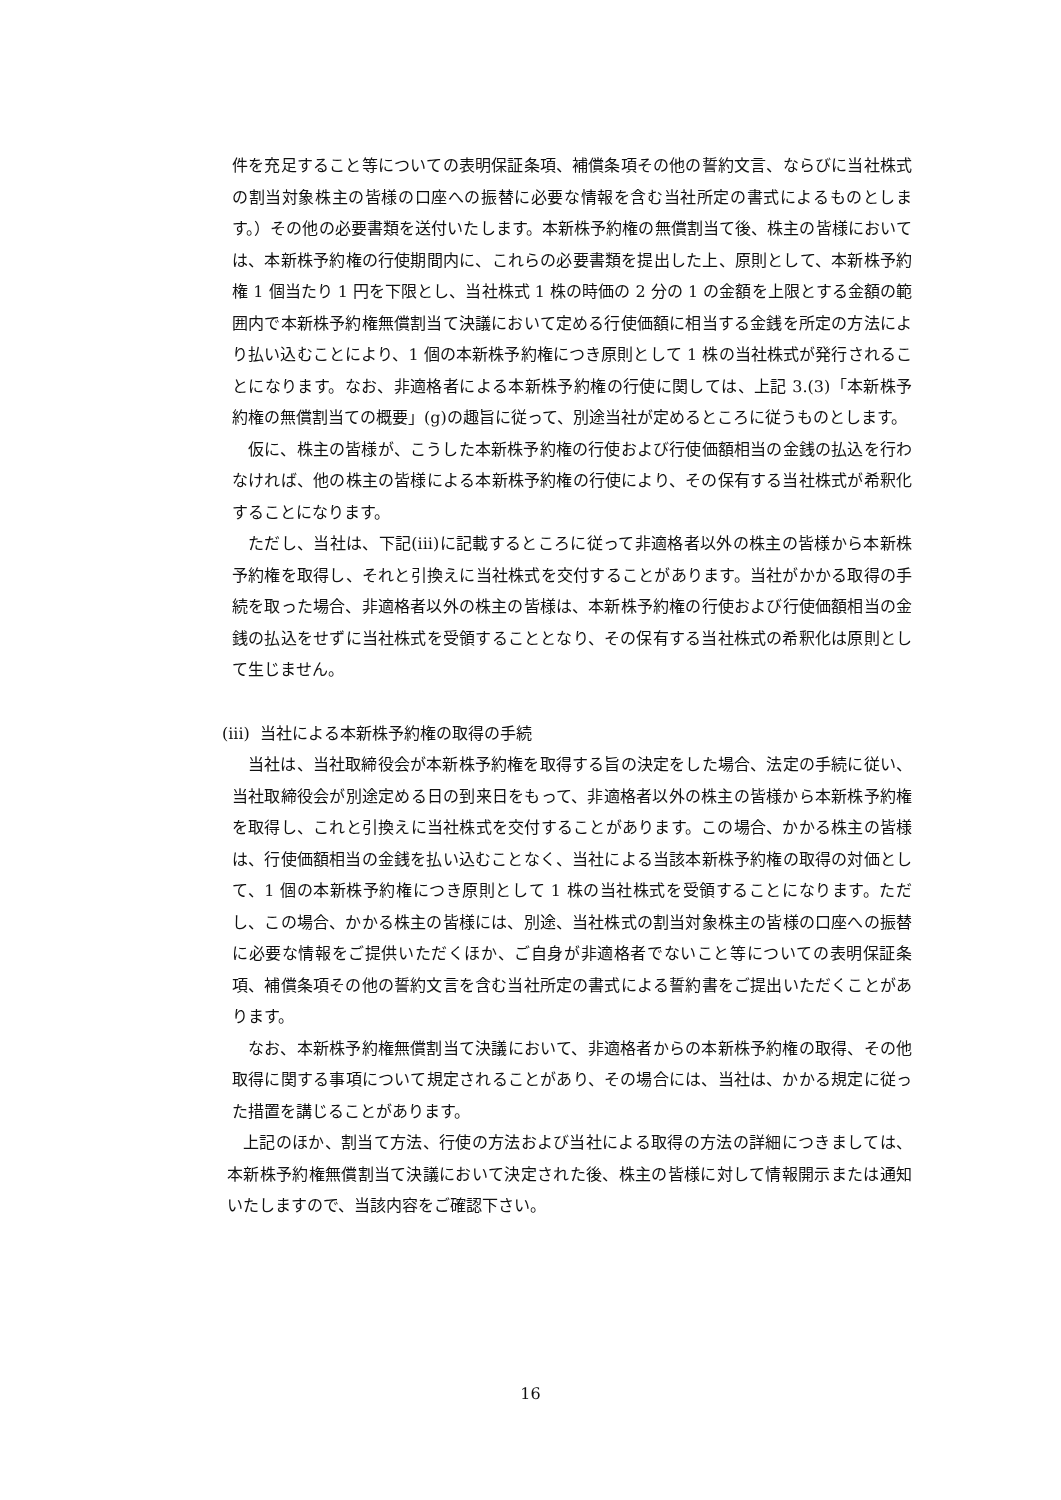件を充足すること等についての表明保証条項、補償条項その他の誓約文言、ならびに当社株式の割当対象株主の皆様の口座への振替に必要な情報を含む当社所定の書式によるものとします。）その他の必要書類を送付いたします。本新株予約権の無償割当て後、株主の皆様においては、本新株予約権の行使期間内に、これらの必要書類を提出した上、原則として、本新株予約権 1 個当たり 1 円を下限とし、当社株式 1 株の時価の 2 分の 1 の金額を上限とする金額の範囲内で本新株予約権無償割当て決議において定める行使価額に相当する金銭を所定の方法により払い込むことにより、1 個の本新株予約権につき原則として 1 株の当社株式が発行されることになります。なお、非適格者による本新株予約権の行使に関しては、上記 3.(3)「本新株予約権の無償割当ての概要」(g)の趣旨に従って、別途当社が定めるところに従うものとします。
仮に、株主の皆様が、こうした本新株予約権の行使および行使価額相当の金銭の払込を行わなければ、他の株主の皆様による本新株予約権の行使により、その保有する当社株式が希釈化することになります。
ただし、当社は、下記(iii)に記載するところに従って非適格者以外の株主の皆様から本新株予約権を取得し、それと引換えに当社株式を交付することがあります。当社がかかる取得の手続を取った場合、非適格者以外の株主の皆様は、本新株予約権の行使および行使価額相当の金銭の払込をせずに当社株式を受領することとなり、その保有する当社株式の希釈化は原則として生じません。
(iii) 当社による本新株予約権の取得の手続
当社は、当社取締役会が本新株予約権を取得する旨の決定をした場合、法定の手続に従い、当社取締役会が別途定める日の到来日をもって、非適格者以外の株主の皆様から本新株予約権を取得し、これと引換えに当社株式を交付することがあります。この場合、かかる株主の皆様は、行使価額相当の金銭を払い込むことなく、当社による当該本新株予約権の取得の対価として、1 個の本新株予約権につき原則として 1 株の当社株式を受領することになります。ただし、この場合、かかる株主の皆様には、別途、当社株式の割当対象株主の皆様の口座への振替に必要な情報をご提供いただくほか、ご自身が非適格者でないこと等についての表明保証条項、補償条項その他の誓約文言を含む当社所定の書式による誓約書をご提出いただくことがあります。
なお、本新株予約権無償割当て決議において、非適格者からの本新株予約権の取得、その他取得に関する事項について規定されることがあり、その場合には、当社は、かかる規定に従った措置を講じることがあります。
上記のほか、割当て方法、行使の方法および当社による取得の方法の詳細につきましては、本新株予約権無償割当て決議において決定された後、株主の皆様に対して情報開示または通知いたしますので、当該内容をご確認下さい。
16